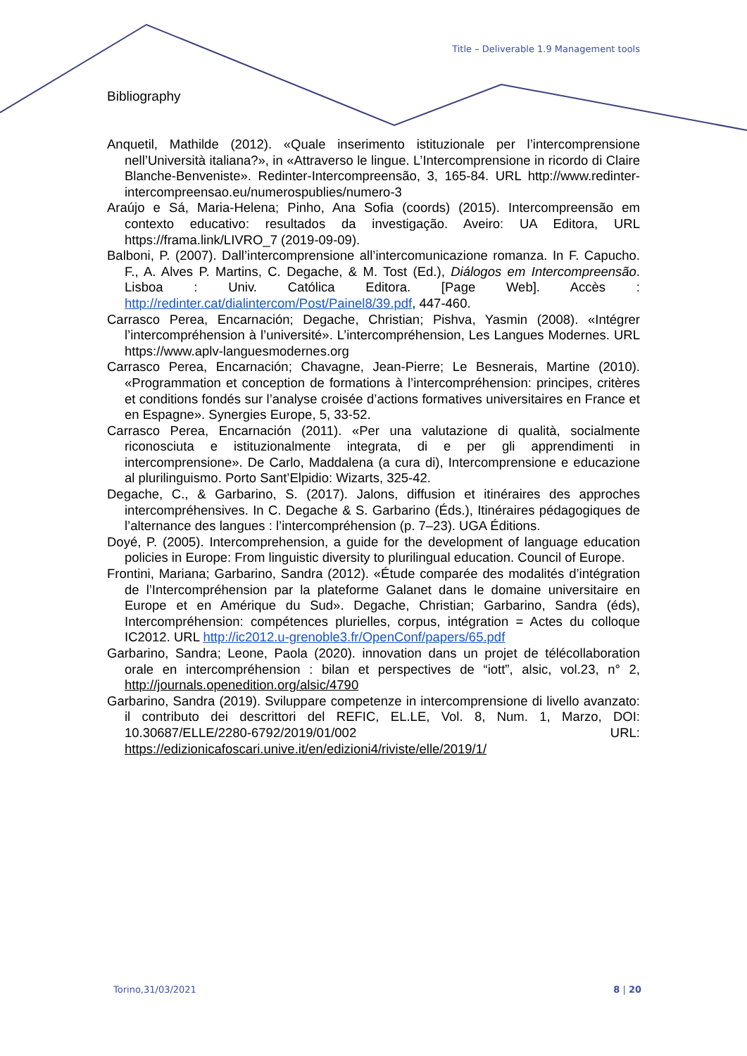Title – Deliverable 1.9 Management tools
Bibliography
Anquetil, Mathilde (2012). «Quale inserimento istituzionale per l’intercomprensione nell’Università italiana?», in «Attraverso le lingue. L’Intercomprensione in ricordo di Claire Blanche-Benveniste». Redinter-Intercompreensão, 3, 165-84. URL http://www.redinter-intercompreensao.eu/numerospublies/numero-3
Araújo e Sá, Maria-Helena; Pinho, Ana Sofia (coords) (2015). Intercompreensão em contexto educativo: resultados da investigação. Aveiro: UA Editora, URL https://frama.link/LIVRO_7 (2019-09-09).
Balboni, P. (2007). Dall’intercomprensione all’intercomunicazione romanza. In F. Capucho. F., A. Alves P. Martins, C. Degache, & M. Tost (Ed.), Diálogos em Intercompreensão. Lisboa : Univ. Católica Editora. [Page Web]. Accès : http://redinter.cat/dialintercom/Post/Painel8/39.pdf, 447-460.
Carrasco Perea, Encarnación; Degache, Christian; Pishva, Yasmin (2008). «Intégrer l’intercompréhension à l’université». L’intercompréhension, Les Langues Modernes. URL https://www.aplv-languesmodernes.org
Carrasco Perea, Encarnación; Chavagne, Jean-Pierre; Le Besnerais, Martine (2010). «Programmation et conception de formations à l’intercompréhension: principes, critères et conditions fondés sur l’analyse croisée d’actions formatives universitaires en France et en Espagne». Synergies Europe, 5, 33-52.
Carrasco Perea, Encarnación (2011). «Per una valutazione di qualità, socialmente riconosciuta e istituzionalmente integrata, di e per gli apprendimenti in intercomprensione». De Carlo, Maddalena (a cura di), Intercomprensione e educazione al plurilinguismo. Porto Sant’Elpidio: Wizarts, 325-42.
Degache, C., & Garbarino, S. (2017). Jalons, diffusion et itinéraires des approches intercompréhensives. In C. Degache & S. Garbarino (Éds.), Itinéraires pédagogiques de l’alternance des langues : l’intercompréhension (p. 7–23). UGA Éditions.
Doyé, P. (2005). Intercomprehension, a guide for the development of language education policies in Europe: From linguistic diversity to plurilingual education. Council of Europe.
Frontini, Mariana; Garbarino, Sandra (2012). «Étude comparée des modalités d’intégration de l’Intercompréhension par la plateforme Galanet dans le domaine universitaire en Europe et en Amérique du Sud». Degache, Christian; Garbarino, Sandra (éds), Intercompréhension: compétences plurielles, corpus, intégration = Actes du colloque IC2012. URL http://ic2012.u-grenoble3.fr/OpenConf/papers/65.pdf
Garbarino, Sandra; Leone, Paola (2020). innovation dans un projet de télécollaboration orale en intercompréhension : bilan et perspectives de “iott”, alsic, vol.23, n° 2, http://journals.openedition.org/alsic/4790
Garbarino, Sandra (2019). Sviluppare competenze in intercomprensione di livello avanzato: il contributo dei descrittori del REFIC, EL.LE, Vol. 8, Num. 1, Marzo, DOI: 10.30687/ELLE/2280-6792/2019/01/002 URL: https://edizionicafoscari.unive.it/en/edizioni4/riviste/elle/2019/1/
Torino,31/03/2021 8 | 20